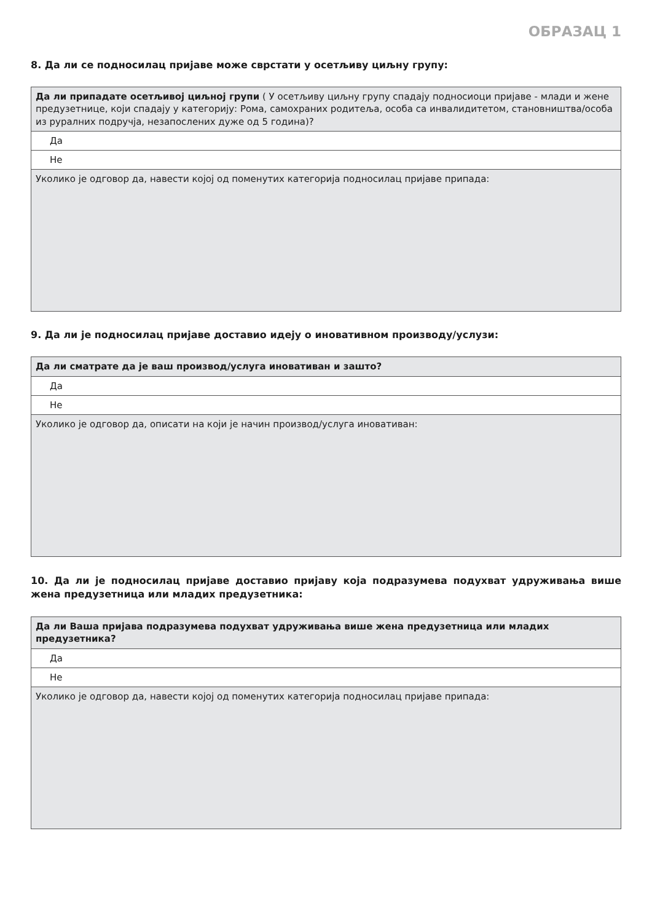ОБРАЗАЦ 1
8. Да ли се подносилац пријаве може сврстати у осетљиву циљну групу:
| Да ли припадате осетљивој циљној групи ( У осетљиву циљну групу спадају подносиоци пријаве - млади и жене предузетнице, који спадају у категорију: Рома, самохраних родитеља, особа са инвалидитетом, становништва/особа из руралних подручја, незапослених дуже од 5 година)? |
| Да |
| Не |
| Уколико је одговор да, навести којој од поменутих категорија подносилац пријаве припада: |
9. Да ли је подносилац пријаве доставио идеју о иновативном производу/услузи:
| Да ли сматрате да је ваш производ/услуга иновативан и зашто? |
| Да |
| Не |
| Уколико је одговор да, описати на који је начин производ/услуга иновативан: |
10. Да ли је подносилац пријаве доставио пријаву која подразумева подухват удруживања више жена предузетница или младих предузетника:
| Да ли Ваша пријава подразумева подухват удруживања више жена предузетница или младих предузетника? |
| Да |
| Не |
| Уколико је одговор да, навести којој од поменутих категорија подносилац пријаве припада: |